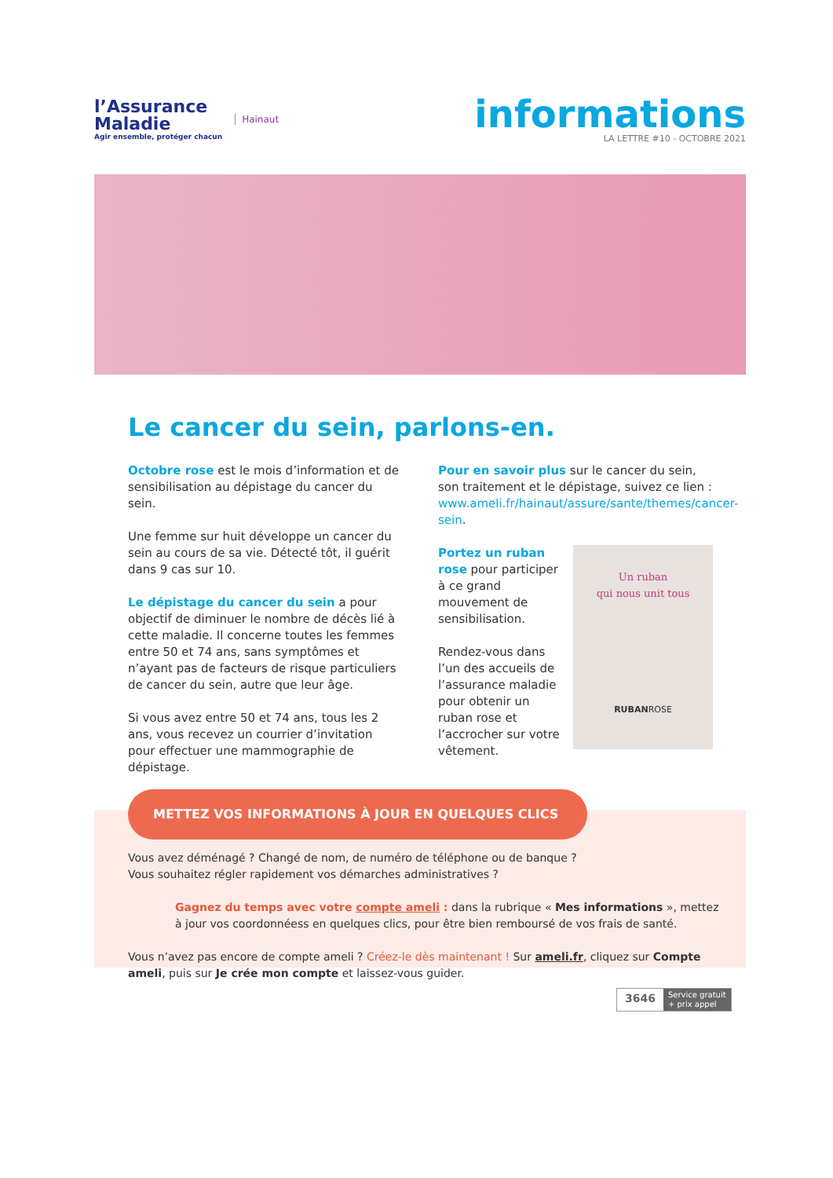l’Assurance
Maladie
Agir ensemble, protéger chacun
Hainaut
informations
LA LETTRE #10 - OCTOBRE 2021
Le cancer du sein, parlons-en.
Octobre rose est le mois d’information et de sensibilisation au dépistage du cancer du sein.
Une femme sur huit développe un cancer du sein au cours de sa vie. Détecté tôt, il guérit dans 9 cas sur 10.
Le dépistage du cancer du sein a pour objectif de diminuer le nombre de décès lié à cette maladie. Il concerne toutes les femmes entre 50 et 74 ans, sans symptômes et n’ayant pas de facteurs de risque particuliers de cancer du sein, autre que leur âge.
Si vous avez entre 50 et 74 ans, tous les 2 ans, vous recevez un courrier d’invitation pour effectuer une mammographie de dépistage.
Pour en savoir plus sur le cancer du sein, son traitement et le dépistage, suivez ce lien : www.ameli.fr/hainaut/assure/sante/themes/cancer-sein.
Un ruban
qui nous unit tous
RUBANROSE
Portez un ruban rose pour participer à ce grand mouvement de sensibilisation.
Rendez-vous dans l’un des accueils de l’assurance maladie pour obtenir un ruban rose et l’accrocher sur votre vêtement.
METTEZ VOS INFORMATIONS À JOUR EN QUELQUES CLICS
Vous avez déménagé ? Changé de nom, de numéro de téléphone ou de banque ?
Vous souhaitez régler rapidement vos démarches administratives ?
Gagnez du temps avec votre compte ameli : dans la rubrique « Mes informations », mettez à jour vos coordonnéess en quelques clics, pour être bien remboursé de vos frais de santé.
Vous n’avez pas encore de compte ameli ? Créez-le dès maintenant ! Sur ameli.fr, cliquez sur Compte ameli, puis sur Je crée mon compte et laissez-vous guider.
3646 Service gratuit
+ prix appel